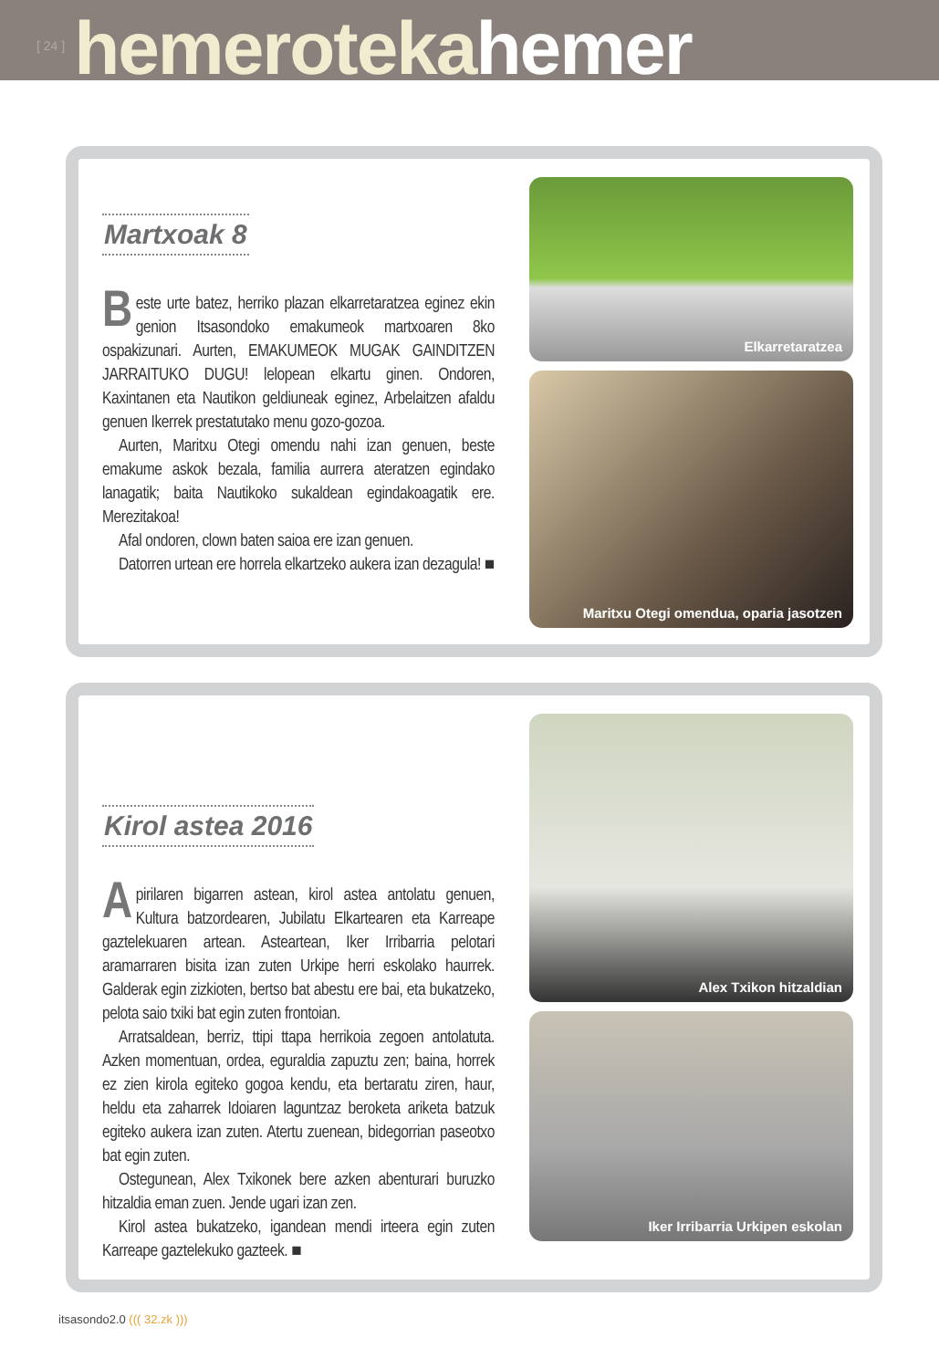[ 24 ] hemeroteka hemer
Martxoak 8
Beste urte batez, herriko plazan elkarretaratzea egi­nez ekin genion Itsasondoko emakumeok martxoa­ren 8ko ospakizunari. Aurten, EMAKUMEOK MUGAK GAINDITZEN JARRAITUKO DUGU! lelopean elkartu ginen. Ondoren, Kaxintanen eta Nautikon geldiuneak eginez, Arbelaitzen afaldu genuen Ikerrek prestatutako menu gozo-gozoa.
Aurten, Maritxu Otegi omendu nahi izan genuen, beste emakume askok bezala, familia aurrera ateratzen egindako lanagatik; baita Nautikoko sukaldean eginda­koagatik ere. Merezitakoa!
Afal ondoren, clown baten saioa ere izan genuen.
Datorren urtean ere horrela elkartzeko aukera izan de­zagula! ■
Elkarretaratzea
Maritxu Otegi omendua, oparia jasotzen
Kirol astea 2016
Apirilaren bigarren astean, kirol astea antolatu ge­nuen, Kultura batzordearen, Jubilatu Elkartearen eta Karreape gaztelekuaren artean. Asteartean, Iker Irriba­rria pelotari aramarraren bisita izan zuten Urkipe herri eskolako haurrek. Galderak egin zizkioten, bertso bat abestu ere bai, eta bukatzeko, pelota saio txiki bat egin zuten frontoian.
Arratsaldean, berriz, ttipi ttapa herrikoia zegoen anto­latuta. Azken momentuan, ordea, eguraldia zapuztu zen; baina, horrek ez zien kirola egiteko gogoa kendu, eta ber­taratu ziren, haur, heldu eta zaharrek Idoiaren laguntzaz beroketa ariketa batzuk egiteko aukera izan zuten. Atertu zuenean, bidegorrian paseotxo bat egin zuten.
Ostegunean, Alex Txikonek bere azken abenturari bu­ruzko hitzaldia eman zuen. Jende ugari izan zen.
Kirol astea bukatzeko, igandean mendi irteera egin zuten Karreape gaztelekuko gazteek. ■
Alex Txikon hitzaldian
Iker Irribarria Urkipen eskolan
itsasondo2.0 ((( 32.zk )))